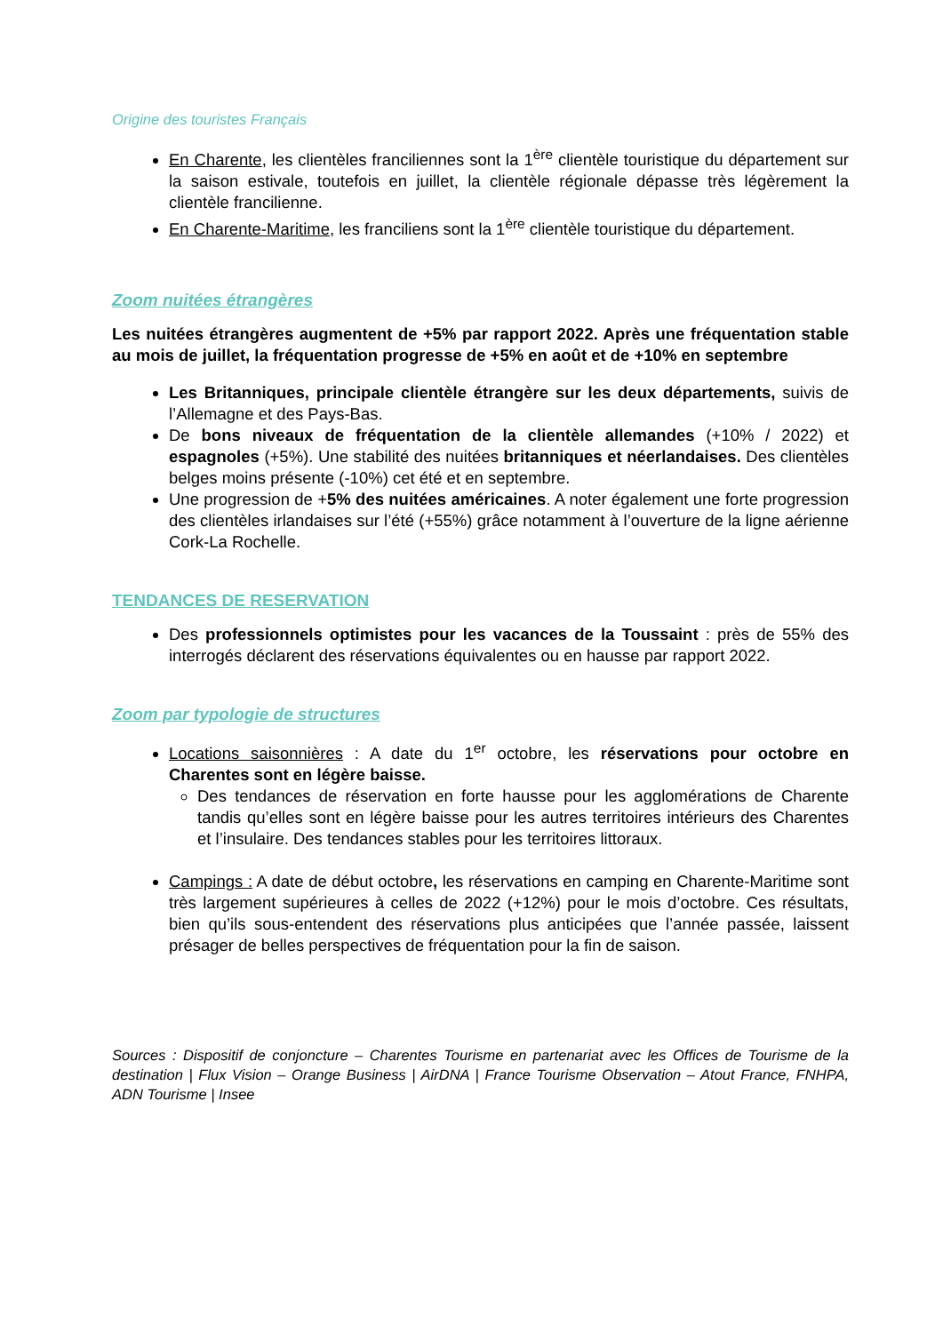Origine des touristes Français
En Charente, les clientèles franciliennes sont la 1<sup>ère</sup> clientèle touristique du département sur la saison estivale, toutefois en juillet, la clientèle régionale dépasse très légèrement la clientèle francilienne.
En Charente-Maritime, les franciliens sont la 1<sup>ère</sup> clientèle touristique du département.
Zoom nuitées étrangères
Les nuitées étrangères augmentent de +5% par rapport 2022. Après une fréquentation stable au mois de juillet, la fréquentation progresse de +5% en août et de +10% en septembre
Les Britanniques, principale clientèle étrangère sur les deux départements, suivis de l’Allemagne et des Pays-Bas.
De bons niveaux de fréquentation de la clientèle allemandes (+10% / 2022) et espagnoles (+5%). Une stabilité des nuitées britanniques et néerlandaises. Des clientèles belges moins présente (-10%) cet été et en septembre.
Une progression de +5% des nuitées américaines. A noter également une forte progression des clientèles irlandaises sur l’été (+55%) grâce notamment à l’ouverture de la ligne aérienne Cork-La Rochelle.
TENDANCES DE RESERVATION
Des professionnels optimistes pour les vacances de la Toussaint : près de 55% des interrogés déclarent des réservations équivalentes ou en hausse par rapport 2022.
Zoom par typologie de structures
Locations saisonnières : A date du 1<sup>er</sup> octobre, les réservations pour octobre en Charentes sont en légère baisse.
Des tendances de réservation en forte hausse pour les agglomérations de Charente tandis qu’elles sont en légère baisse pour les autres territoires intérieurs des Charentes et l’insulaire. Des tendances stables pour les territoires littoraux.
Campings : A date de début octobre, les réservations en camping en Charente-Maritime sont très largement supérieures à celles de 2022 (+12%) pour le mois d’octobre. Ces résultats, bien qu’ils sous-entendent des réservations plus anticipées que l’année passée, laissent présager de belles perspectives de fréquentation pour la fin de saison.
Sources : Dispositif de conjoncture – Charentes Tourisme en partenariat avec les Offices de Tourisme de la destination | Flux Vision – Orange Business | AirDNA | France Tourisme Observation – Atout France, FNHPA, ADN Tourisme | Insee